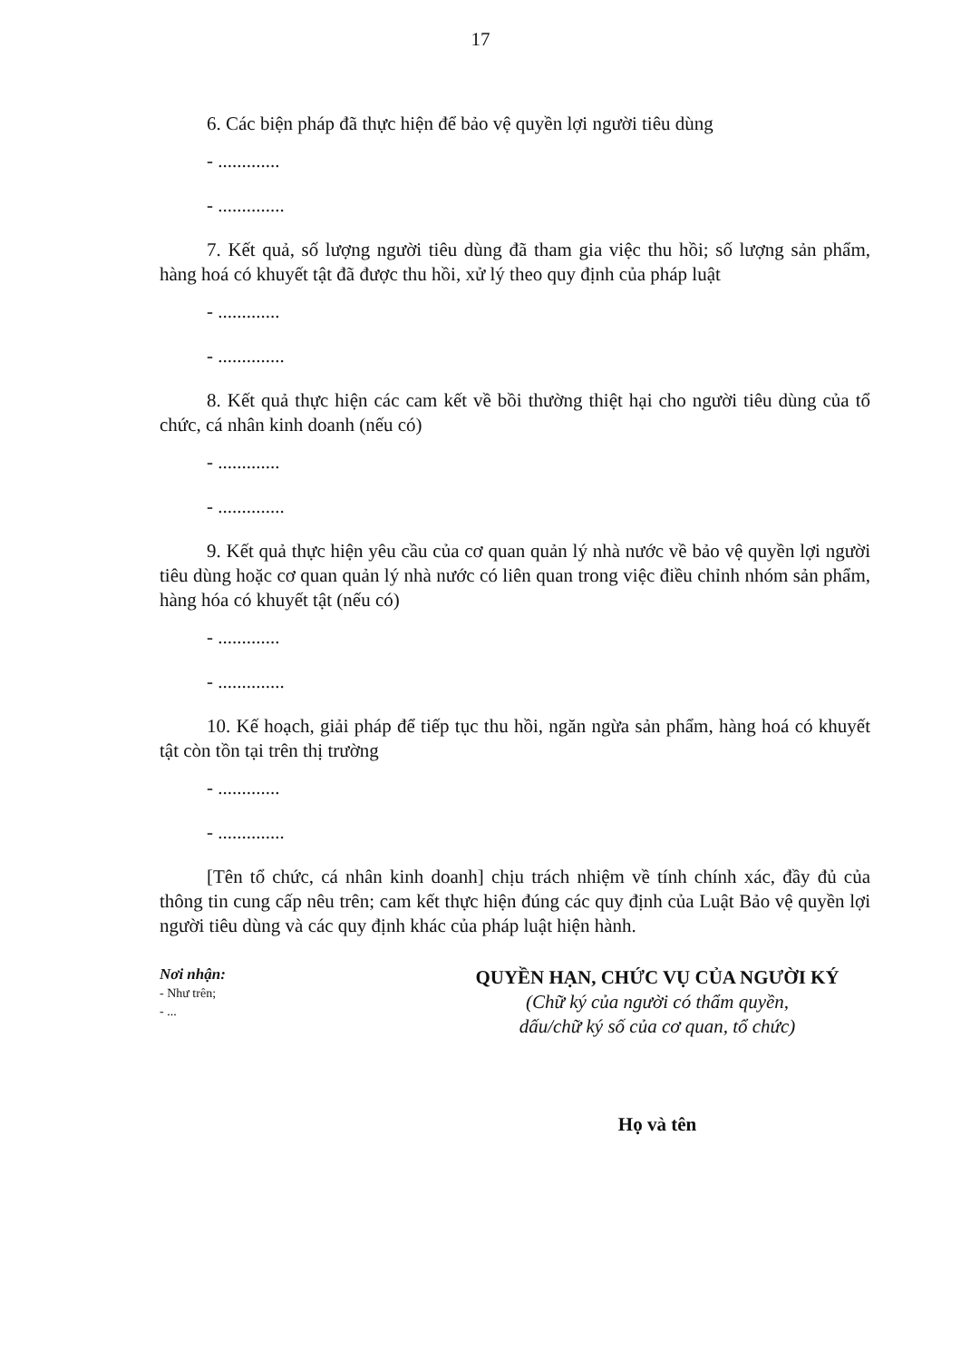17
6. Các biện pháp đã thực hiện để bảo vệ quyền lợi người tiêu dùng
- .............
- ..............
7. Kết quả, số lượng người tiêu dùng đã tham gia việc thu hồi; số lượng sản phẩm, hàng hoá có khuyết tật đã được thu hồi, xử lý theo quy định của pháp luật
- .............
- ..............
8. Kết quả thực hiện các cam kết về bồi thường thiệt hại cho người tiêu dùng của tổ chức, cá nhân kinh doanh (nếu có)
- .............
- ..............
9. Kết quả thực hiện yêu cầu của cơ quan quản lý nhà nước về bảo vệ quyền lợi người tiêu dùng hoặc cơ quan quản lý nhà nước có liên quan trong việc điều chỉnh nhóm sản phẩm, hàng hóa có khuyết tật (nếu có)
- .............
- ..............
10. Kế hoạch, giải pháp để tiếp tục thu hồi, ngăn ngừa sản phẩm, hàng hoá có khuyết tật còn tồn tại trên thị trường
- .............
- ..............
[Tên tổ chức, cá nhân kinh doanh] chịu trách nhiệm về tính chính xác, đầy đủ của thông tin cung cấp nêu trên; cam kết thực hiện đúng các quy định của Luật Bảo vệ quyền lợi người tiêu dùng và các quy định khác của pháp luật hiện hành.
Nơi nhận:
- Như trên;
- ...
QUYỀN HẠN, CHỨC VỤ CỦA NGƯỜI KÝ
(Chữ ký của người có thẩm quyền,
dấu/chữ ký số của cơ quan, tổ chức)
Họ và tên